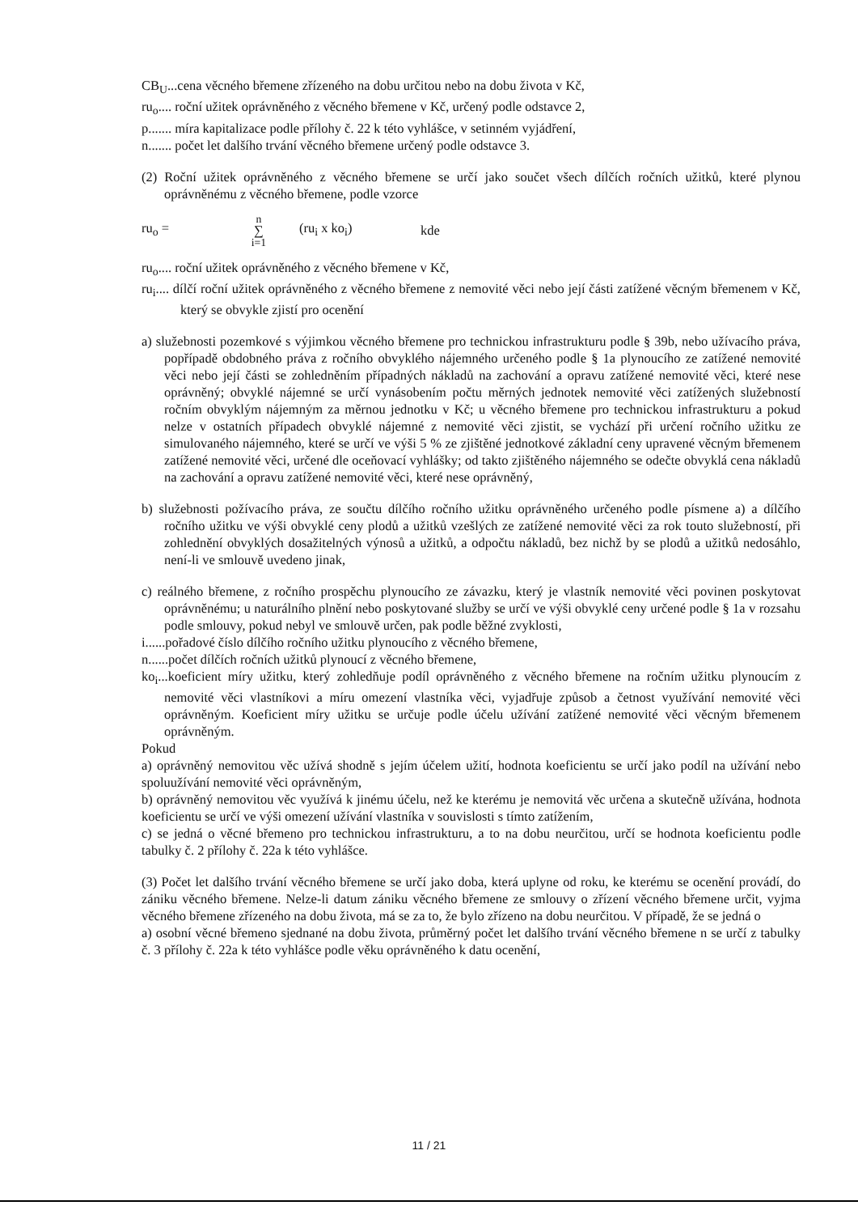CB<sub>U</sub>...cena věcného břemene zřízeného na dobu určitou nebo na dobu života v Kč,
ru<sub>o</sub>.... roční užitek oprávněného z věcného břemene v Kč, určený podle odstavce 2,
p....... míra kapitalizace podle přílohy č. 22 k této vyhlášce, v setinném vyjádření,
n....... počet let dalšího trvání věcného břemene určený podle odstavce 3.
(2) Roční užitek oprávněného z věcného břemene se určí jako součet všech dílčích ročních užitků, které plynou oprávněnému z věcného břemene, podle vzorce
ru<sub>o</sub> = n
∑
i=1 (ru<sub>i</sub> x ko<sub>i</sub>) kde
ru<sub>o</sub>.... roční užitek oprávněného z věcného břemene v Kč,
ru<sub>i</sub>.... dílčí roční užitek oprávněného z věcného břemene z nemovité věci nebo její části zatížené věcným břemenem v Kč, který se obvykle zjistí pro ocenění
a) služebnosti pozemkové s výjimkou věcného břemene pro technickou infrastrukturu podle § 39b, nebo užívacího práva, popřípadě obdobného práva z ročního obvyklého nájemného určeného podle § 1a plynoucího ze zatížené nemovité věci nebo její části se zohledněním případných nákladů na zachování a opravu zatížené nemovité věci, které nese oprávněný; obvyklé nájemné se určí vynásobením počtu měrných jednotek nemovité věci zatížených služebností ročním obvyklým nájemným za měrnou jednotku v Kč; u věcného břemene pro technickou infrastrukturu a pokud nelze v ostatních případech obvyklé nájemné z nemovité věci zjistit, se vychází při určení ročního užitku ze simulovaného nájemného, které se určí ve výši 5 % ze zjištěné jednotkové základní ceny upravené věcným břemenem zatížené nemovité věci, určené dle oceňovací vyhlášky; od takto zjištěného nájemného se odečte obvyklá cena nákladů na zachování a opravu zatížené nemovité věci, které nese oprávněný,
b) služebnosti požívacího práva, ze součtu dílčího ročního užitku oprávněného určeného podle písmene a) a dílčího ročního užitku ve výši obvyklé ceny plodů a užitků vzešlých ze zatížené nemovité věci za rok touto služebností, při zohlednění obvyklých dosažitelných výnosů a užitků, a odpočtu nákladů, bez nichž by se plodů a užitků nedosáhlo, není-li ve smlouvě uvedeno jinak,
c) reálného břemene, z ročního prospěchu plynoucího ze závazku, který je vlastník nemovité věci povinen poskytovat oprávněnému; u naturálního plnění nebo poskytované služby se určí ve výši obvyklé ceny určené podle § 1a v rozsahu podle smlouvy, pokud nebyl ve smlouvě určen, pak podle běžné zvyklosti,
i......pořadové číslo dílčího ročního užitku plynoucího z věcného břemene,
n......počet dílčích ročních užitků plynoucí z věcného břemene,
ko<sub>i</sub>...koeficient míry užitku, který zohledňuje podíl oprávněného z věcného břemene na ročním užitku plynoucím z nemovité věci vlastníkovi a míru omezení vlastníka věci, vyjadřuje způsob a četnost využívání nemovité věci oprávněným. Koeficient míry užitku se určuje podle účelu užívání zatížené nemovité věci věcným břemenem oprávněným.
Pokud
a) oprávněný nemovitou věc užívá shodně s jejím účelem užití, hodnota koeficientu se určí jako podíl na užívání nebo spoluužívání nemovité věci oprávněným,
b) oprávněný nemovitou věc využívá k jinému účelu, než ke kterému je nemovitá věc určena a skutečně užívána, hodnota koeficientu se určí ve výši omezení užívání vlastníka v souvislosti s tímto zatížením,
c) se jedná o věcné břemeno pro technickou infrastrukturu, a to na dobu neurčitou, určí se hodnota koeficientu podle tabulky č. 2 přílohy č. 22a k této vyhlášce.
(3) Počet let dalšího trvání věcného břemene se určí jako doba, která uplyne od roku, ke kterému se ocenění provádí, do zániku věcného břemene. Nelze-li datum zániku věcného břemene ze smlouvy o zřízení věcného břemene určit, vyjma věcného břemene zřízeného na dobu života, má se za to, že bylo zřízeno na dobu neurčitou. V případě, že se jedná o
a) osobní věcné břemeno sjednané na dobu života, průměrný počet let dalšího trvání věcného břemene n se určí z tabulky č. 3 přílohy č. 22a k této vyhlášce podle věku oprávněného k datu ocenění,
11 / 21